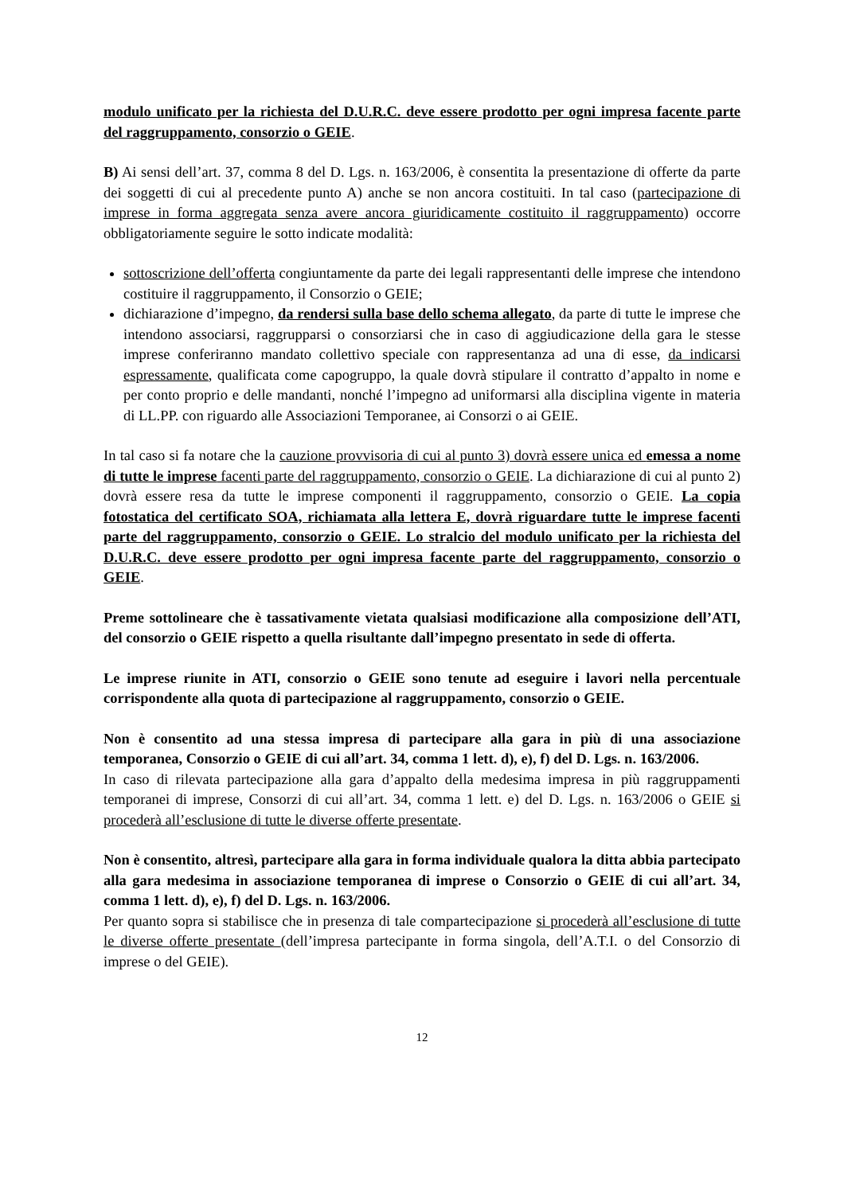modulo unificato per la richiesta del D.U.R.C. deve essere prodotto per ogni impresa facente parte del raggruppamento, consorzio o GEIE.
B) Ai sensi dell’art. 37, comma 8 del D. Lgs. n. 163/2006, è consentita la presentazione di offerte da parte dei soggetti di cui al precedente punto A) anche se non ancora costituiti. In tal caso (partecipazione di imprese in forma aggregata senza avere ancora giuridicamente costituito il raggruppamento) occorre obbligatoriamente seguire le sotto indicate modalità:
sottoscrizione dell’offerta congiuntamente da parte dei legali rappresentanti delle imprese che intendono costituire il raggruppamento, il Consorzio o GEIE;
dichiarazione d’impegno, da rendersi sulla base dello schema allegato, da parte di tutte le imprese che intendono associarsi, raggrupparsi o consorziarsi che in caso di aggiudicazione della gara le stesse imprese conferiranno mandato collettivo speciale con rappresentanza ad una di esse, da indicarsi espressamente, qualificata come capogruppo, la quale dovrà stipulare il contratto d’appalto in nome e per conto proprio e delle mandanti, nonché l’impegno ad uniformarsi alla disciplina vigente in materia di LL.PP. con riguardo alle Associazioni Temporanee, ai Consorzi o ai GEIE.
In tal caso si fa notare che la cauzione provvisoria di cui al punto 3) dovrà essere unica ed emessa a nome di tutte le imprese facenti parte del raggruppamento, consorzio o GEIE. La dichiarazione di cui al punto 2) dovrà essere resa da tutte le imprese componenti il raggruppamento, consorzio o GEIE. La copia fotostatica del certificato SOA, richiamata alla lettera E, dovrà riguardare tutte le imprese facenti parte del raggruppamento, consorzio o GEIE. Lo stralcio del modulo unificato per la richiesta del D.U.R.C. deve essere prodotto per ogni impresa facente parte del raggruppamento, consorzio o GEIE.
Preme sottolineare che è tassativamente vietata qualsiasi modificazione alla composizione dell’ATI, del consorzio o GEIE rispetto a quella risultante dall’impegno presentato in sede di offerta.
Le imprese riunite in ATI, consorzio o GEIE sono tenute ad eseguire i lavori nella percentuale corrispondente alla quota di partecipazione al raggruppamento, consorzio o GEIE.
Non è consentito ad una stessa impresa di partecipare alla gara in più di una associazione temporanea, Consorzio o GEIE di cui all’art. 34, comma 1 lett. d), e), f) del D. Lgs. n. 163/2006.
In caso di rilevata partecipazione alla gara d’appalto della medesima impresa in più raggruppamenti temporanei di imprese, Consorzi di cui all’art. 34, comma 1 lett. e) del D. Lgs. n. 163/2006 o GEIE si procederà all’esclusione di tutte le diverse offerte presentate.
Non è consentito, altresì, partecipare alla gara in forma individuale qualora la ditta abbia partecipato alla gara medesima in associazione temporanea di imprese o Consorzio o GEIE di cui all’art. 34, comma 1 lett. d), e), f) del D. Lgs. n. 163/2006.
Per quanto sopra si stabilisce che in presenza di tale compartecipazione si procederà all’esclusione di tutte le diverse offerte presentate (dell’impresa partecipante in forma singola, dell’A.T.I. o del Consorzio di imprese o del GEIE).
12